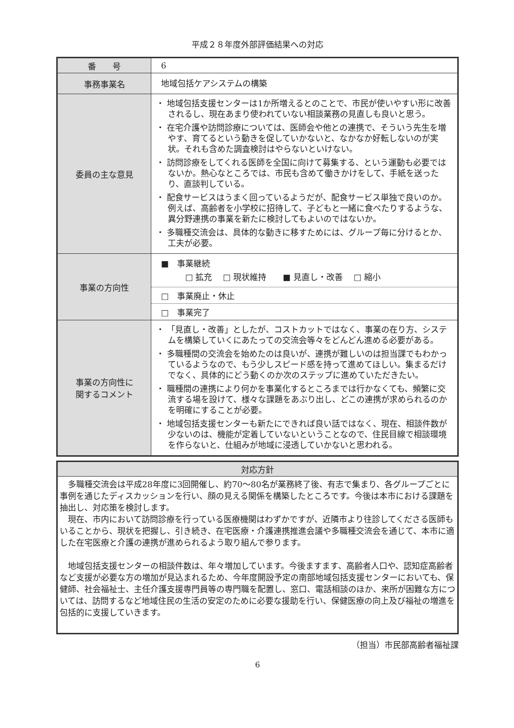平成２８年度外部評価結果への対応
| 番 号 | 6 |
| 事務事業名 | 地域包括ケアシステムの構築 |
| 委員の主な意見 | ・ 地域包括支援センターは1か所増えるとのことで、市民が使いやすい形に改善されるし、現在あまり使われていない相談業務の見直しも良いと思う。 ・ 在宅介護や訪問診療については、医師会や他との連携で、そういう先生を増やす、育てるという動きを促していかないと、なかなか好転しないのが実状。それも含めた調査検討はやらないといけない。 ・ 訪問診療をしてくれる医師を全国に向けて募集する、という運動も必要ではないか。熱心なところでは、市民も含めて働きかけをして、手紙を送ったり、直談判している。 ・ 配食サービスはうまく回っているようだが、配食サービス単独で良いのか。例えば、高齢者を小学校に招待して、子どもと一緒に食べたりするような、異分野連携の事業を新たに検討してもよいのではないか。 ・ 多職種交流会は、具体的な動きに移すためには、グループ毎に分けるとか、工夫が必要。 |
| 事業の方向性 | ■ 事業継続 □ 拡充 □ 現状維持 ■ 見直し・改善 □ 縮小 □ 事業廃止・休止 □ 事業完了 |
| 事業の方向性に 関するコメント | ・ 「見直し・改善」としたが、コストカットではなく、事業の在り方、システムを構築していくにあたっての交流会等々をどんどん進める必要がある。 ・ 多職種間の交流会を始めたのは良いが、連携が難しいのは担当課でもわかっているようなので、もう少しスピード感を持って進めてほしい。集まるだけでなく、具体的にどう動くのか次のステップに進めていただきたい。 ・ 職種間の連携により何かを事業化するところまでは行かなくても、頻繁に交流する場を設けて、様々な課題をあぶり出し、どこの連携が求められるのかを明確にすることが必要。 ・ 地域包括支援センターも新たにできれば良い話ではなく、現在、相談件数が少ないのは、機能が定着していないということなので、住民目線で相談環境を作らないと、仕組みが地域に浸透していかないと思われる。 |
| 対応方針 |
| --- |
| 多職種交流会は平成28年度に3回開催し、約70～80名が業務終了後、有志で集まり、各グループごとに事例を通じたディスカッションを行い、顔の見える関係を構築したところです。今後は本市における課題を抽出し、対応策を検討します。 現在、市内において訪問診療を行っている医療機関はわずかですが、近隣市より往診してくださる医師もいることから、現状を把握し、引き続き、在宅医療・介護連携推進会議や多職種交流会を通じて、本市に適した在宅医療と介護の連携が進められるよう取り組んで参ります。 地域包括支援センターの相談件数は、年々増加しています。今後ますます、高齢者人口や、認知症高齢者など支援が必要な方の増加が見込まれるため、今年度開設予定の南部地域包括支援センターにおいても、保健師、社会福祉士、主任介護支援専門員等の専門職を配置し、窓口、電話相談のほか、来所が困難な方については、訪問するなど地域住民の生活の安定のために必要な援助を行い、保健医療の向上及び福祉の増進を包括的に支援していきます。 |
（担当）市民部高齢者福祉課
6